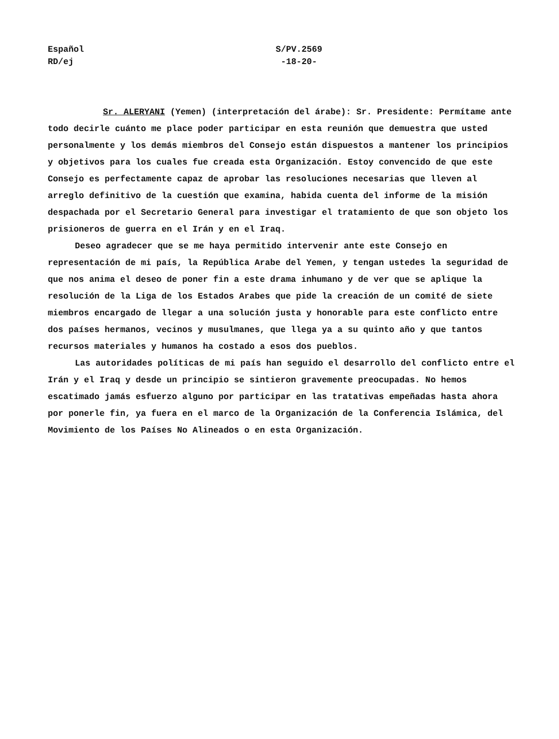Español
RD/ej
S/PV.2569
-18-20-
Sr. ALERYANI (Yemen) (interpretación del árabe): Sr. Presidente: Permítame ante todo decirle cuánto me place poder participar en esta reunión que demuestra que usted personalmente y los demás miembros del Consejo están dispuestos a mantener los principios y objetivos para los cuales fue creada esta Organización. Estoy convencido de que este Consejo es perfectamente capaz de aprobar las resoluciones necesarias que lleven al arreglo definitivo de la cuestión que examina, habida cuenta del informe de la misión despachada por el Secretario General para investigar el tratamiento de que son objeto los prisioneros de guerra en el Irán y en el Iraq.
Deseo agradecer que se me haya permitido intervenir ante este Consejo en representación de mi país, la República Arabe del Yemen, y tengan ustedes la seguridad de que nos anima el deseo de poner fin a este drama inhumano y de ver que se aplique la resolución de la Liga de los Estados Arabes que pide la creación de un comité de siete miembros encargado de llegar a una solución justa y honorable para este conflicto entre dos países hermanos, vecinos y musulmanes, que llega ya a su quinto año y que tantos recursos materiales y humanos ha costado a esos dos pueblos.
Las autoridades políticas de mi país han seguido el desarrollo del conflicto entre el Irán y el Iraq y desde un principio se sintieron gravemente preocupadas. No hemos escatimado jamás esfuerzo alguno por participar en las tratativas empeñadas hasta ahora por ponerle fin, ya fuera en el marco de la Organización de la Conferencia Islámica, del Movimiento de los Países No Alineados o en esta Organización.